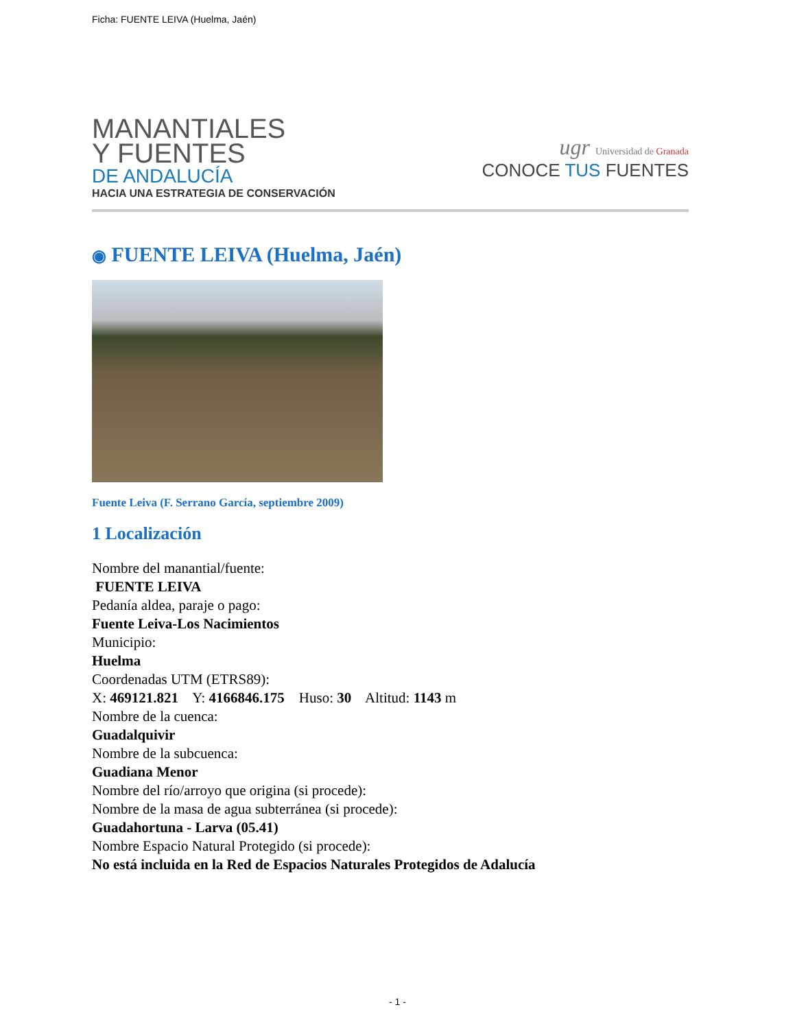Ficha: FUENTE LEIVA (Huelma, Jaén)
MANANTIALES
Y FUENTES
DE ANDALUCÍA
HACIA UNA ESTRATEGIA DE CONSERVACIÓN
ugr Universidad de Granada
CONOCE TUS FUENTES
◉ FUENTE LEIVA (Huelma, Jaén)
Fuente Leiva (F. Serrano García, septiembre 2009)
1 Localización
Nombre del manantial/fuente:
FUENTE LEIVA
Pedanía aldea, paraje o pago:
Fuente Leiva-Los Nacimientos
Municipio:
Huelma
Coordenadas UTM (ETRS89):
X: 469121.821 Y: 4166846.175 Huso: 30 Altitud: 1143 m
Nombre de la cuenca:
Guadalquivir
Nombre de la subcuenca:
Guadiana Menor
Nombre del río/arroyo que origina (si procede):
Nombre de la masa de agua subterránea (si procede):
Guadahortuna - Larva (05.41)
Nombre Espacio Natural Protegido (si procede):
No está incluida en la Red de Espacios Naturales Protegidos de Adalucía
- 1 -